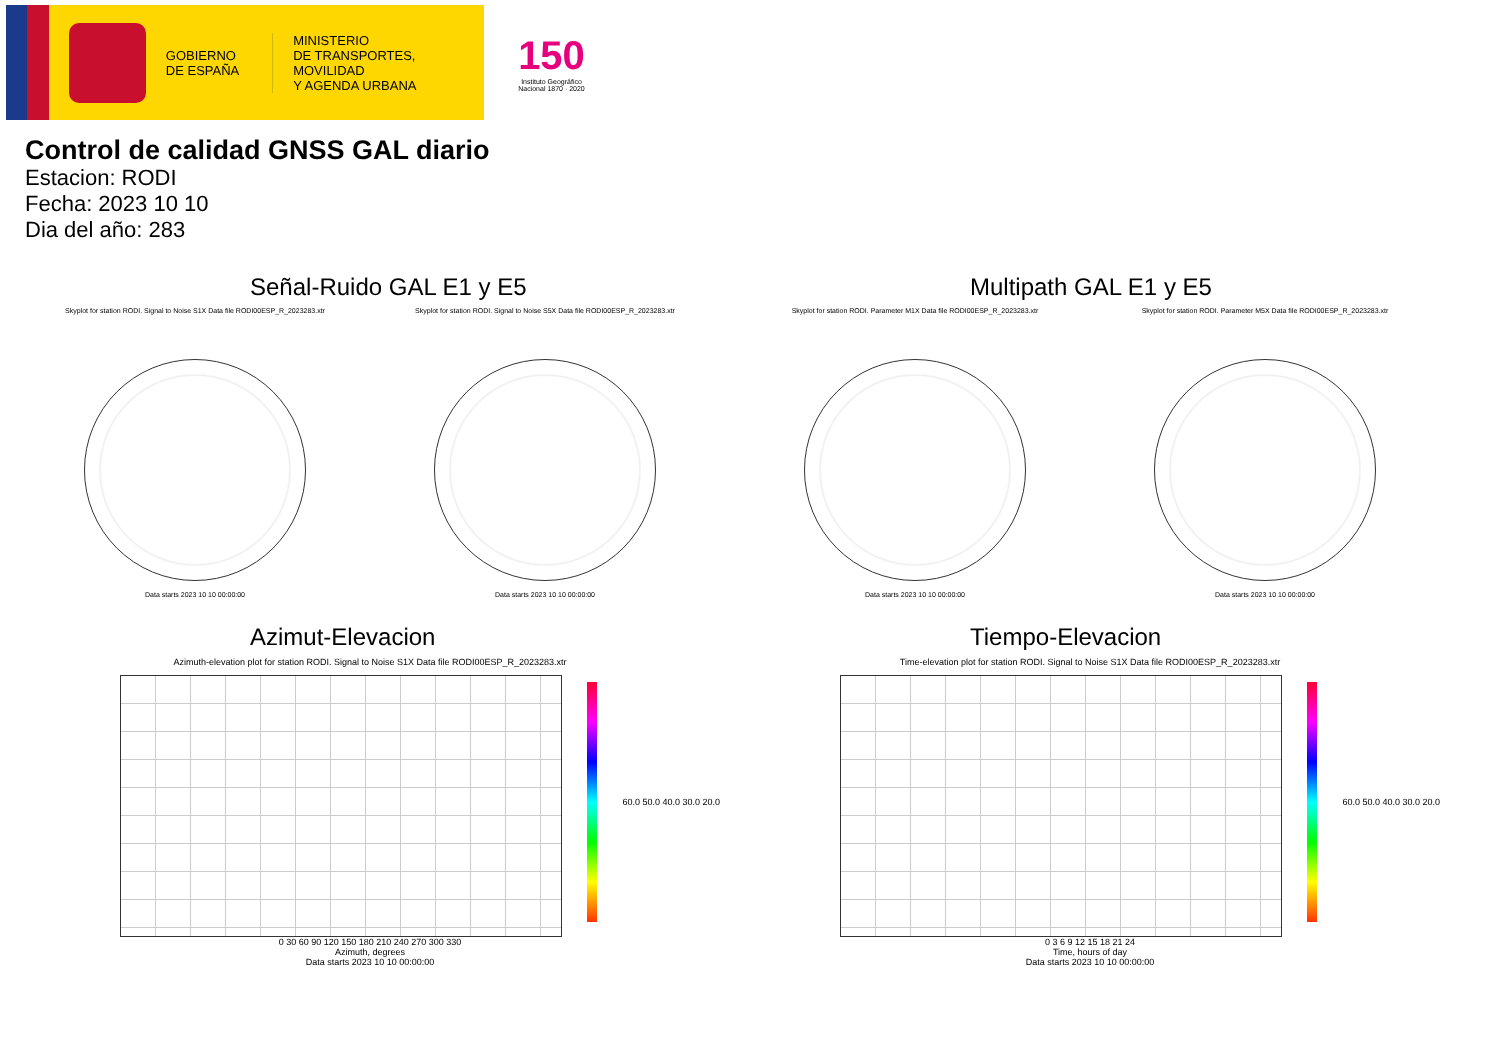GOBIERNO
DE ESPAÑA
MINISTERIO
DE TRANSPORTES, MOVILIDAD
Y AGENDA URBANA
150
Instituto Geográfico
Nacional 1870 · 2020
Control de calidad GNSS GAL diario
Estacion: RODI
Fecha: 2023 10 10
Dia del año: 283
Señal-Ruido GAL E1 y E5
Skyplot for station RODI. Signal to Noise S1X Data file RODI00ESP_R_2023283.xtr
Data starts 2023 10 10 00:00:00
Skyplot for station RODI. Signal to Noise S5X Data file RODI00ESP_R_2023283.xtr
Data starts 2023 10 10 00:00:00
Multipath GAL E1 y E5
Skyplot for station RODI. Parameter M1X Data file RODI00ESP_R_2023283.xtr
Data starts 2023 10 10 00:00:00
Skyplot for station RODI. Parameter M5X Data file RODI00ESP_R_2023283.xtr
Data starts 2023 10 10 00:00:00
Azimut-Elevacion
Azimuth-elevation plot for station RODI. Signal to Noise S1X Data file RODI00ESP_R_2023283.xtr
60.0 50.0 40.0 30.0 20.0
0 30 60 90 120 150 180 210 240 270 300 330
Azimuth, degrees
Data starts 2023 10 10 00:00:00
Tiempo-Elevacion
Time-elevation plot for station RODI. Signal to Noise S1X Data file RODI00ESP_R_2023283.xtr
60.0 50.0 40.0 30.0 20.0
0 3 6 9 12 15 18 21 24
Time, hours of day
Data starts 2023 10 10 00:00:00